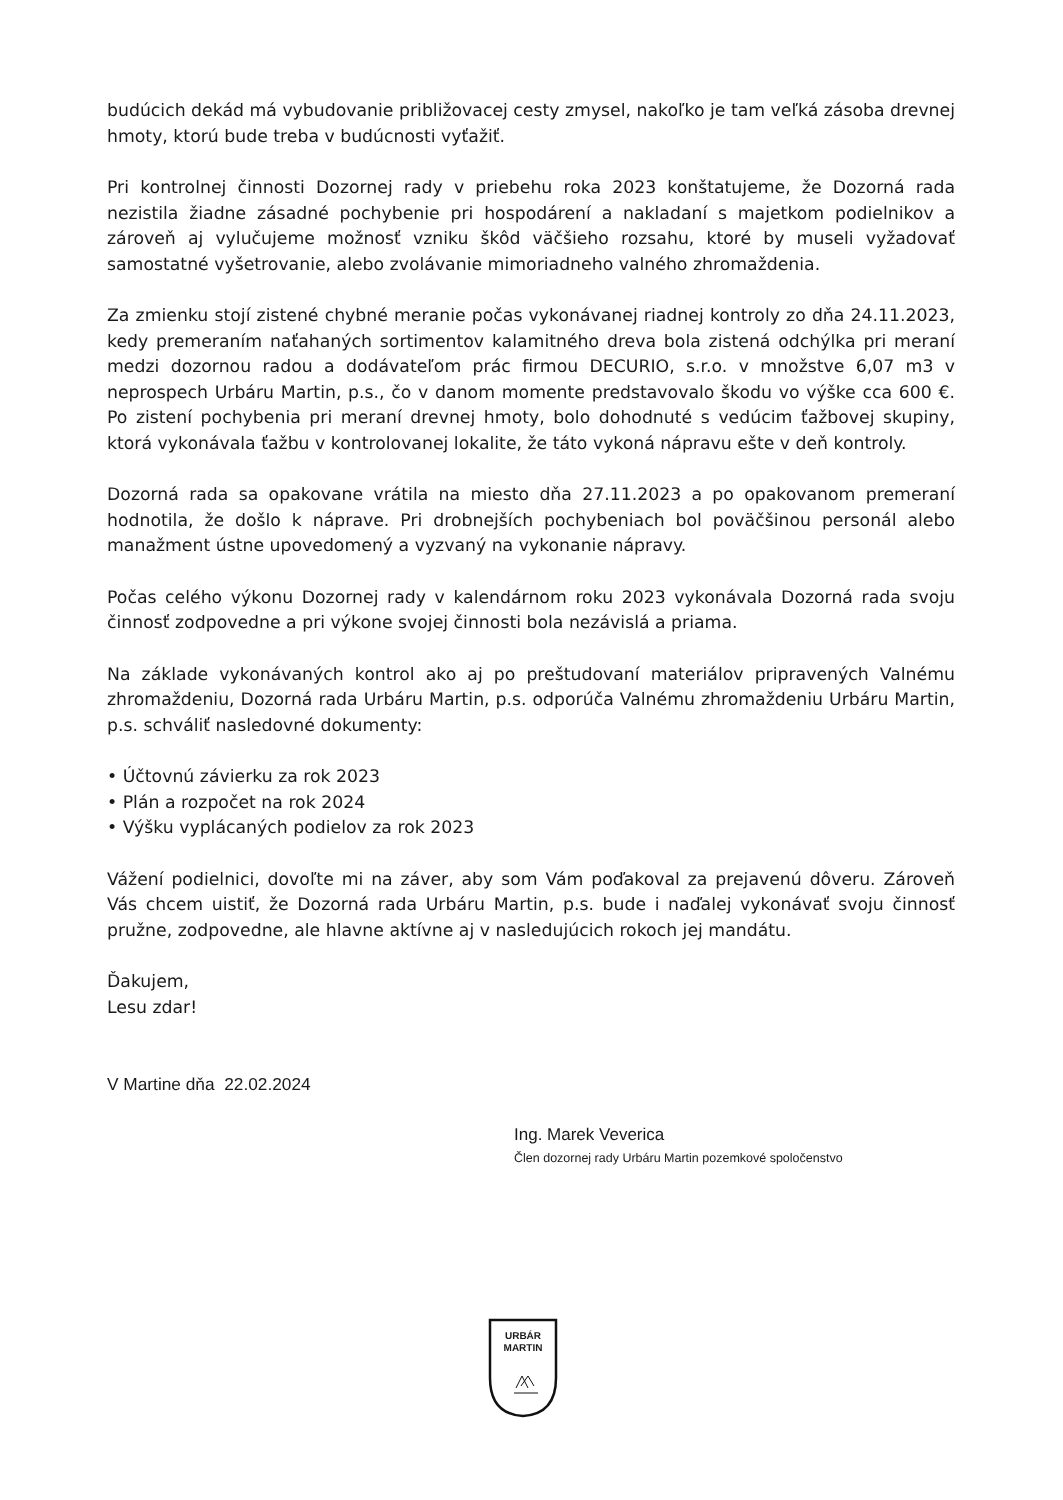budúcich dekád má vybudovanie približovacej cesty zmysel, nakoľko je tam veľká zásoba drevnej hmoty, ktorú bude treba v budúcnosti vyťažiť.
Pri kontrolnej činnosti Dozornej rady v priebehu roka 2023 konštatujeme, že Dozorná rada nezistila žiadne zásadné pochybenie pri hospodárení a nakladaní s majetkom podielnikov a zároveň aj vylučujeme možnosť vzniku škôd väčšieho rozsahu, ktoré by museli vyžadovať samostatné vyšetrovanie, alebo zvolávanie mimoriadneho valného zhromaždenia.
Za zmienku stojí zistené chybné meranie počas vykonávanej riadnej kontroly zo dňa 24.11.2023, kedy premeraním naťahaných sortimentov kalamitného dreva bola zistená odchýlka pri meraní medzi dozornou radou a dodávateľom prác firmou DECURIO, s.r.o. v množstve 6,07 m3 v neprospech Urbáru Martin, p.s., čo v danom momente predstavovalo škodu vo výške cca 600 €. Po zistení pochybenia pri meraní drevnej hmoty, bolo dohodnuté s vedúcim ťažbovej skupiny, ktorá vykonávala ťažbu v kontrolovanej lokalite, že táto vykoná nápravu ešte v deň kontroly.
Dozorná rada sa opakovane vrátila na miesto dňa 27.11.2023 a po opakovanom premeraní hodnotila, že došlo k náprave. Pri drobnejších pochybeniach bol poväčšinou personál alebo manažment ústne upovedomený a vyzvaný na vykonanie nápravy.
Počas celého výkonu Dozornej rady v kalendárnom roku 2023 vykonávala Dozorná rada svoju činnosť zodpovedne a pri výkone svojej činnosti bola nezávislá a priama.
Na základe vykonávaných kontrol ako aj po preštudovaní materiálov pripravených Valnému zhromaždeniu, Dozorná rada Urbáru Martin, p.s. odporúča Valnému zhromaždeniu Urbáru Martin, p.s. schváliť nasledovné dokumenty:
• Účtovnú závierku za rok 2023
• Plán a rozpočet na rok 2024
• Výšku vyplácaných podielov za rok 2023
Vážení podielnici, dovoľte mi na záver, aby som Vám poďakoval za prejavenú dôveru. Zároveň Vás chcem uistiť, že Dozorná rada Urbáru Martin, p.s. bude i naďalej vykonávať svoju činnosť pružne, zodpovedne, ale hlavne aktívne aj v nasledujúcich rokoch jej mandátu.
Ďakujem,
Lesu zdar!
V Martine dňa 22.02.2024
Ing. Marek Veverica
Člen dozornej rady Urbáru Martin pozemkové spoločenstvo
URBÁR
MARTIN